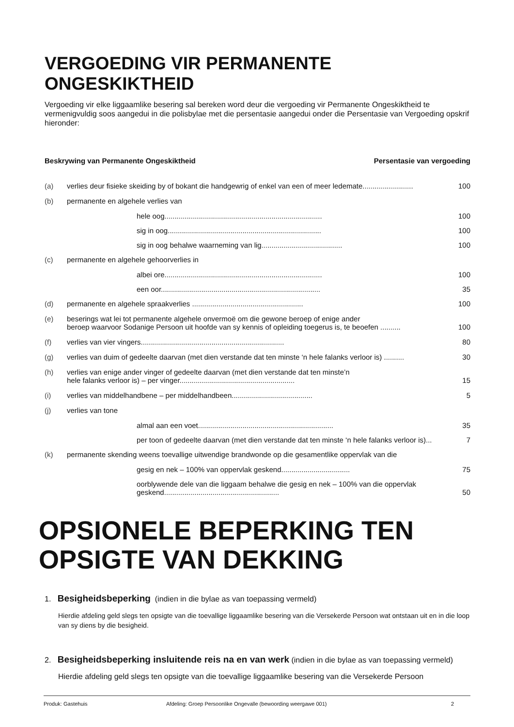VERGOEDING VIR PERMANENTE ONGESKIKTHEID
Vergoeding vir elke liggaamlike besering sal bereken word deur die vergoeding vir Permanente Ongeskiktheid te vermenigvuldig soos aangedui in die polisbylae met die persentasie aangedui onder die Persentasie van Vergoeding opskrif hieronder:
Beskrywing van Permanente Ongeskiktheid Persentasie van vergoeding
(a) verlies deur fisieke skeiding by of bokant die handgewrig of enkel van een of meer ledemate......................... 100
(b) permanente en algehele verlies van
hele oog.............................................................................. 100
sig in oog............................................................................ 100
sig in oog behalwe waarneming van lig........................................ 100
(c) permanente en algehele gehoorverlies in
albei ore.............................................................................. 100
een oor............................................................................... 35
(d) permanente en algehele spraakverlies ....................................................... 100
(e) beserings wat lei tot permanente algehele onvermoë om die gewone beroep of enige ander
beroep waarvoor Sodanige Persoon uit hoofde van sy kennis of opleiding toegerus is, te beoefen ..........
100
(f) verlies van vier vingers....................................................................... 80
(g) verlies van duim of gedeelte daarvan (met dien verstande dat ten minste ‘n hele falanks verloor is) .......... 30
(h) verlies van enige ander vinger of gedeelte daarvan (met dien verstande dat ten minste’n
hele falanks verloor is) – per vinger.........................................................
15
(i) verlies van middelhandbene – per middelhandbeen........................................ 5
(j) verlies van tone
almal aan een voet................................................................... 35
per toon of gedeelte daarvan (met dien verstande dat ten minste ‘n hele falanks verloor is)... 7
(k) permanente skending weens toevallige uitwendige brandwonde op die gesamentlike oppervlak van die
gesig en nek – 100% van oppervlak geskend.................................. 75
oorblywende dele van die liggaam behalwe die gesig en nek – 100% van die oppervlak geskend.........................................................
50
OPSIONELE BEPERKING TEN OPSIGTE VAN DEKKING
1. Besigheidsbeperking (indien in die bylae as van toepassing vermeld)
Hierdie afdeling geld slegs ten opsigte van die toevallige liggaamlike besering van die Versekerde Persoon wat ontstaan uit en in die loop van sy diens by die besigheid.
2. Besigheidsbeperking insluitende reis na en van werk (indien in die bylae as van toepassing vermeld)
Hierdie afdeling geld slegs ten opsigte van die toevallige liggaamlike besering van die Versekerde Persoon
Produk: Gastehuis Afdeling: Groep Persoonlike Ongevalle (bewoording weergawe 001) 2